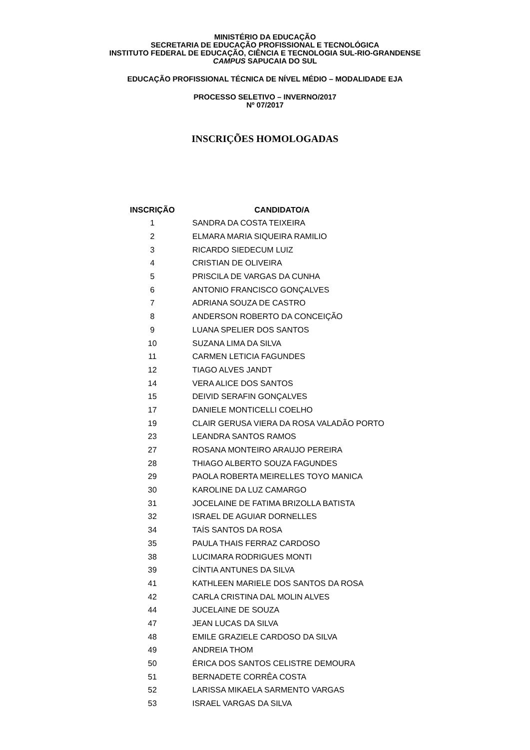MINISTÉRIO DA EDUCAÇÃO
SECRETARIA DE EDUCAÇÃO PROFISSIONAL E TECNOLÓGICA
INSTITUTO FEDERAL DE EDUCAÇÃO, CIÊNCIA E TECNOLOGIA SUL-RIO-GRANDENSE
CAMPUS SAPUCAIA DO SUL
EDUCAÇÃO PROFISSIONAL TÉCNICA DE NÍVEL MÉDIO – MODALIDADE EJA
PROCESSO SELETIVO – INVERNO/2017
Nº 07/2017
INSCRIÇÕES HOMOLOGADAS
| INSCRIÇÃO | CANDIDATO/A |
| --- | --- |
| 1 | SANDRA DA COSTA TEIXEIRA |
| 2 | ELMARA MARIA SIQUEIRA RAMILIO |
| 3 | RICARDO SIEDECUM LUIZ |
| 4 | CRISTIAN DE OLIVEIRA |
| 5 | PRISCILA DE VARGAS DA CUNHA |
| 6 | ANTONIO FRANCISCO GONÇALVES |
| 7 | ADRIANA SOUZA DE CASTRO |
| 8 | ANDERSON ROBERTO DA CONCEIÇÃO |
| 9 | LUANA SPELIER DOS SANTOS |
| 10 | SUZANA LIMA DA SILVA |
| 11 | CARMEN LETICIA FAGUNDES |
| 12 | TIAGO ALVES JANDT |
| 14 | VERA ALICE DOS SANTOS |
| 15 | DEIVID SERAFIN GONÇALVES |
| 17 | DANIELE MONTICELLI COELHO |
| 19 | CLAIR GERUSA VIERA DA ROSA VALADÃO PORTO |
| 23 | LEANDRA SANTOS RAMOS |
| 27 | ROSANA MONTEIRO ARAUJO PEREIRA |
| 28 | THIAGO ALBERTO SOUZA FAGUNDES |
| 29 | PAOLA ROBERTA MEIRELLES TOYO MANICA |
| 30 | KAROLINE DA LUZ CAMARGO |
| 31 | JOCELAINE DE FATIMA BRIZOLLA BATISTA |
| 32 | ISRAEL DE AGUIAR DORNELLES |
| 34 | TAÍS SANTOS DA ROSA |
| 35 | PAULA THAIS FERRAZ CARDOSO |
| 38 | LUCIMARA RODRIGUES MONTI |
| 39 | CÍNTIA ANTUNES DA SILVA |
| 41 | KATHLEEN MARIELE DOS SANTOS DA ROSA |
| 42 | CARLA CRISTINA DAL MOLIN ALVES |
| 44 | JUCELAINE DE SOUZA |
| 47 | JEAN LUCAS DA SILVA |
| 48 | EMILE GRAZIELE CARDOSO DA SILVA |
| 49 | ANDREIA THOM |
| 50 | ÉRICA DOS SANTOS CELISTRE DEMOURA |
| 51 | BERNADETE CORRÊA COSTA |
| 52 | LARISSA MIKAELA SARMENTO VARGAS |
| 53 | ISRAEL VARGAS DA SILVA |